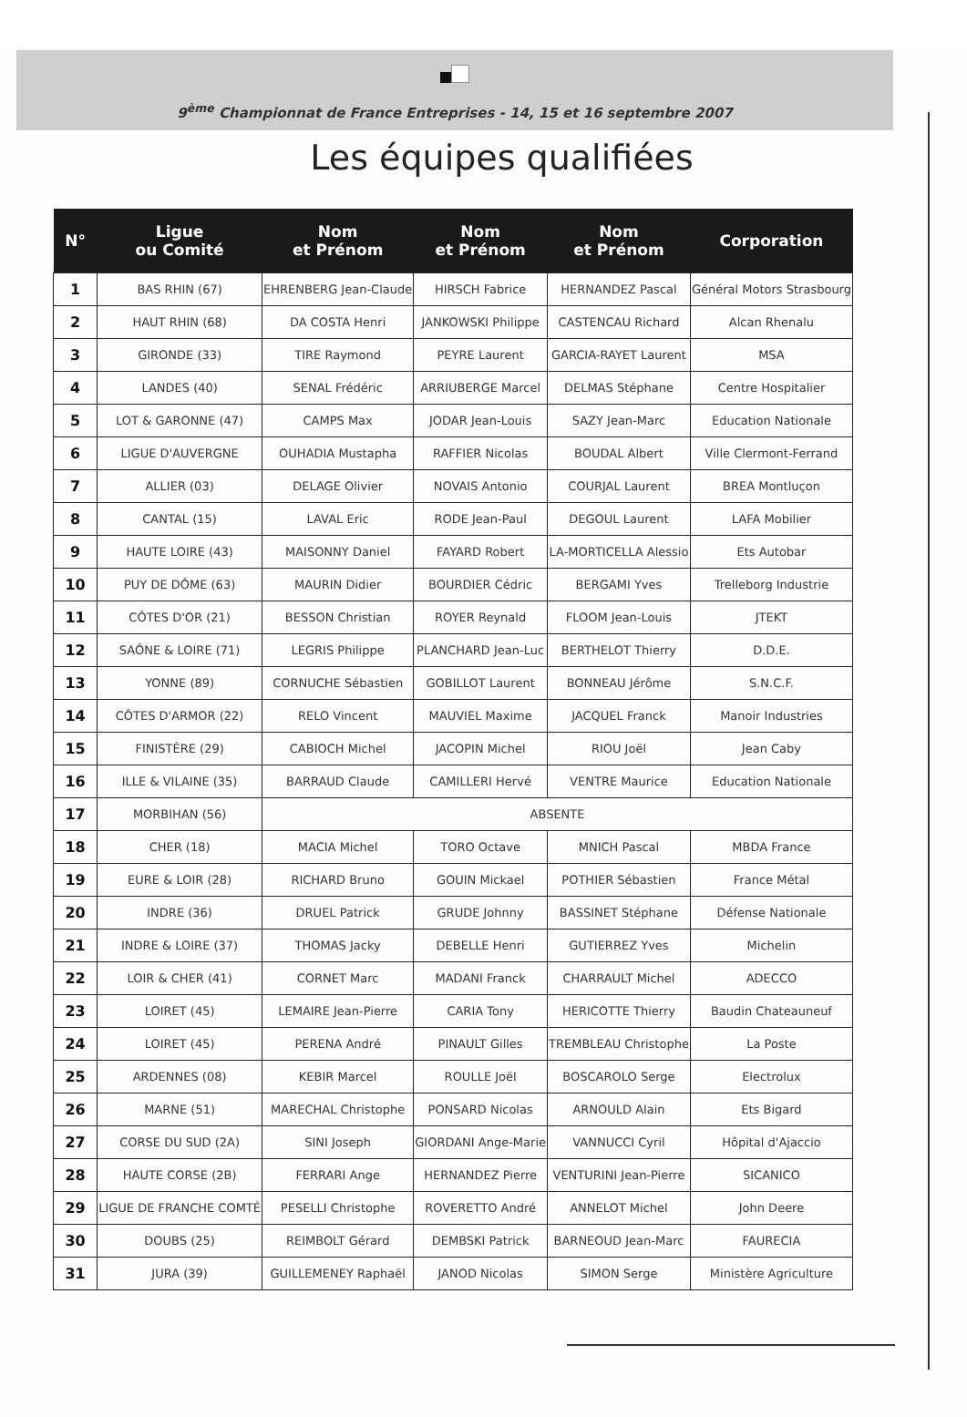9<sup>ème</sup> Championnat de France Entreprises - 14, 15 et 16 septembre 2007
Les équipes qualifiées
| N° | Ligue ou Comité | Nom et Prénom | Nom et Prénom | Nom et Prénom | Corporation |
| --- | --- | --- | --- | --- | --- |
| 1 | BAS RHIN (67) | EHRENBERG Jean-Claude | HIRSCH Fabrice | HERNANDEZ Pascal | Général Motors Strasbourg |
| 2 | HAUT RHIN (68) | DA COSTA Henri | JANKOWSKI Philippe | CASTENCAU Richard | Alcan Rhenalu |
| 3 | GIRONDE (33) | TIRE Raymond | PEYRE Laurent | GARCIA-RAYET Laurent | MSA |
| 4 | LANDES (40) | SENAL Frédéric | ARRIUBERGE Marcel | DELMAS Stéphane | Centre Hospitalier |
| 5 | LOT & GARONNE (47) | CAMPS Max | JODAR Jean-Louis | SAZY Jean-Marc | Education Nationale |
| 6 | LIGUE D'AUVERGNE | OUHADIA Mustapha | RAFFIER Nicolas | BOUDAL Albert | Ville Clermont-Ferrand |
| 7 | ALLIER (03) | DELAGE Olivier | NOVAIS Antonio | COURJAL Laurent | BREA Montluçon |
| 8 | CANTAL (15) | LAVAL Eric | RODE Jean-Paul | DEGOUL Laurent | LAFA Mobilier |
| 9 | HAUTE LOIRE (43) | MAISONNY Daniel | FAYARD Robert | LA-MORTICELLA Alessio | Ets Autobar |
| 10 | PUY DE DÔME (63) | MAURIN Didier | BOURDIER Cédric | BERGAMI Yves | Trelleborg Industrie |
| 11 | CÔTES D'OR (21) | BESSON Christian | ROYER Reynald | FLOOM Jean-Louis | JTEKT |
| 12 | SAÔNE & LOIRE (71) | LEGRIS Philippe | PLANCHARD Jean-Luc | BERTHELOT Thierry | D.D.E. |
| 13 | YONNE (89) | CORNUCHE Sébastien | GOBILLOT Laurent | BONNEAU Jérôme | S.N.C.F. |
| 14 | CÔTES D'ARMOR (22) | RELO Vincent | MAUVIEL Maxime | JACQUEL Franck | Manoir Industries |
| 15 | FINISTÈRE (29) | CABIOCH Michel | JACOPIN Michel | RIOU Joël | Jean Caby |
| 16 | ILLE & VILAINE (35) | BARRAUD Claude | CAMILLERI Hervé | VENTRE Maurice | Education Nationale |
| 17 | MORBIHAN (56) | ABSENTE | | | |
| 18 | CHER (18) | MACIA Michel | TORO Octave | MNICH Pascal | MBDA France |
| 19 | EURE & LOIR (28) | RICHARD Bruno | GOUIN Mickael | POTHIER Sébastien | France Métal |
| 20 | INDRE (36) | DRUEL Patrick | GRUDE Johnny | BASSINET Stéphane | Défense Nationale |
| 21 | INDRE & LOIRE (37) | THOMAS Jacky | DEBELLE Henri | GUTIERREZ Yves | Michelin |
| 22 | LOIR & CHER (41) | CORNET Marc | MADANI Franck | CHARRAULT Michel | ADECCO |
| 23 | LOIRET (45) | LEMAIRE Jean-Pierre | CARIA Tony | HERICOTTE Thierry | Baudin Chateauneuf |
| 24 | LOIRET (45) | PERENA André | PINAULT Gilles | TREMBLEAU Christophe | La Poste |
| 25 | ARDENNES (08) | KEBIR Marcel | ROULLE Joël | BOSCAROLO Serge | Electrolux |
| 26 | MARNE (51) | MARECHAL Christophe | PONSARD Nicolas | ARNOULD Alain | Ets Bigard |
| 27 | CORSE DU SUD (2A) | SINI Joseph | GIORDANI Ange-Marie | VANNUCCI Cyril | Hôpital d'Ajaccio |
| 28 | HAUTE CORSE (2B) | FERRARI Ange | HERNANDEZ Pierre | VENTURINI Jean-Pierre | SICANICO |
| 29 | LIGUE DE FRANCHE COMTÉ | PESELLI Christophe | ROVERETTO André | ANNELOT Michel | John Deere |
| 30 | DOUBS (25) | REIMBOLT Gérard | DEMBSKI Patrick | BARNEOUD Jean-Marc | FAURECIA |
| 31 | JURA (39) | GUILLEMENEY Raphaël | JANOD Nicolas | SIMON Serge | Ministère Agriculture |